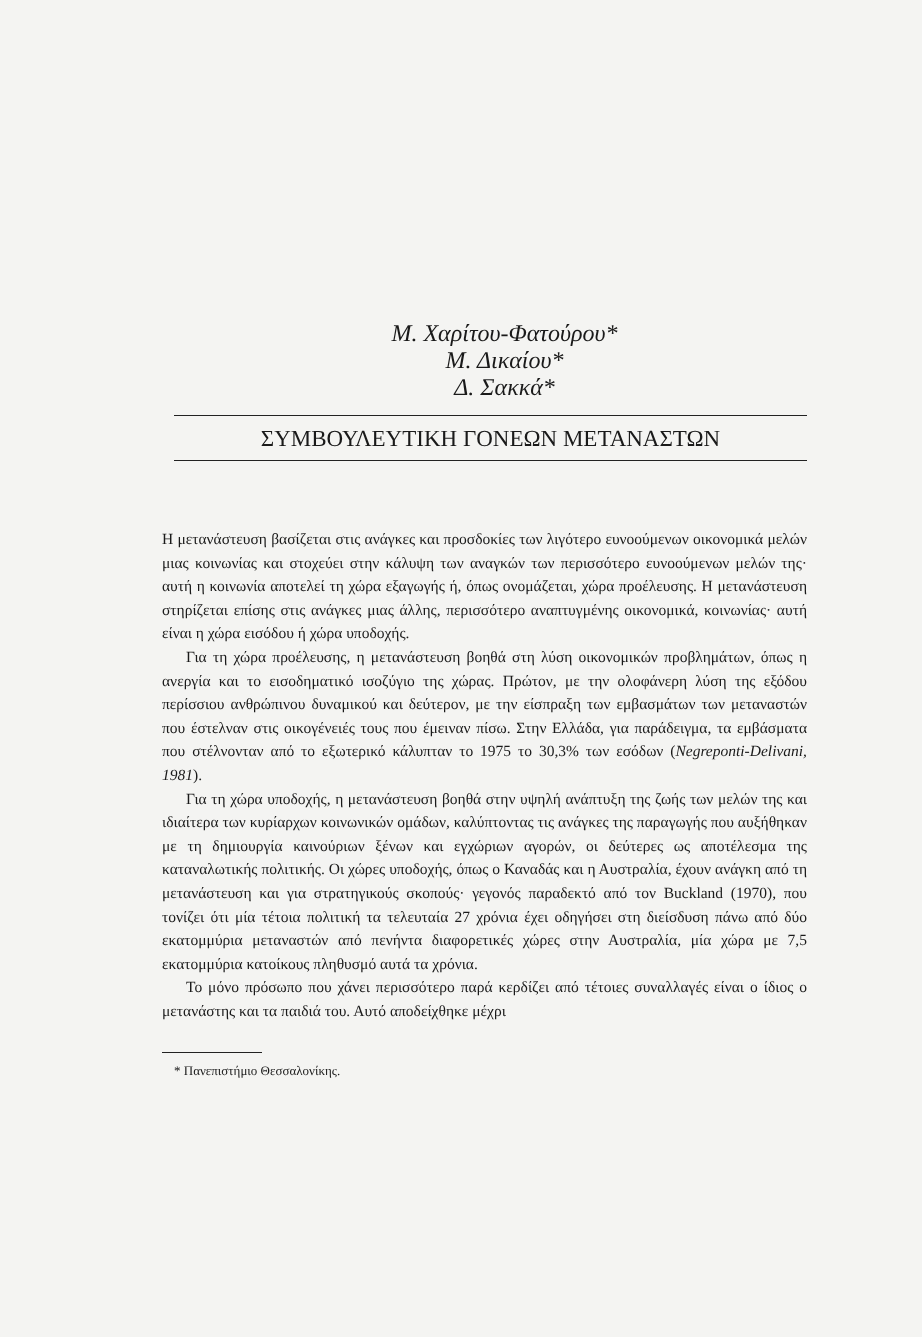Μ. Χαρίτου-Φατούρου*
Μ. Δικαίου*
Δ. Σακκά*
ΣΥΜΒΟΥΛΕΥΤΙΚΗ ΓΟΝΕΩΝ ΜΕΤΑΝΑΣΤΩΝ
Η μετανάστευση βασίζεται στις ανάγκες και προσδοκίες των λιγότερο ευνοούμενων οικονομικά μελών μιας κοινωνίας και στοχεύει στην κάλυψη των αναγκών των περισσότερο ευνοούμενων μελών της· αυτή η κοινωνία αποτελεί τη χώρα εξαγωγής ή, όπως ονομάζεται, χώρα προέλευσης. Η μετανάστευση στηρίζεται επίσης στις ανάγκες μιας άλλης, περισσότερο αναπτυγμένης οικονομικά, κοινωνίας· αυτή είναι η χώρα εισόδου ή χώρα υποδοχής.
Για τη χώρα προέλευσης, η μετανάστευση βοηθά στη λύση οικονομικών προβλημάτων, όπως η ανεργία και το εισοδηματικό ισοζύγιο της χώρας. Πρώτον, με την ολοφάνερη λύση της εξόδου περίσσιου ανθρώπινου δυναμικού και δεύτερον, με την είσπραξη των εμβασμάτων των μεταναστών που έστελναν στις οικογένειές τους που έμειναν πίσω. Στην Ελλάδα, για παράδειγμα, τα εμβάσματα που στέλνονταν από το εξωτερικό κάλυπταν το 1975 το 30,3% των εσόδων (Negreponti-Delivani, 1981).
Για τη χώρα υποδοχής, η μετανάστευση βοηθά στην υψηλή ανάπτυξη της ζωής των μελών της και ιδιαίτερα των κυρίαρχων κοινωνικών ομάδων, καλύπτοντας τις ανάγκες της παραγωγής που αυξήθηκαν με τη δημιουργία καινούριων ξένων και εγχώριων αγορών, οι δεύτερες ως αποτέλεσμα της καταναλωτικής πολιτικής. Οι χώρες υποδοχής, όπως ο Καναδάς και η Αυστραλία, έχουν ανάγκη από τη μετανάστευση και για στρατηγικούς σκοπούς· γεγονός παραδεκτό από τον Buckland (1970), που τονίζει ότι μία τέτοια πολιτική τα τελευταία 27 χρόνια έχει οδηγήσει στη διείσδυση πάνω από δύο εκατομμύρια μεταναστών από πενήντα διαφορετικές χώρες στην Αυστραλία, μία χώρα με 7,5 εκατομμύρια κατοίκους πληθυσμό αυτά τα χρόνια.
Το μόνο πρόσωπο που χάνει περισσότερο παρά κερδίζει από τέτοιες συναλλαγές είναι ο ίδιος ο μετανάστης και τα παιδιά του. Αυτό αποδείχθηκε μέχρι
* Πανεπιστήμιο Θεσσαλονίκης.